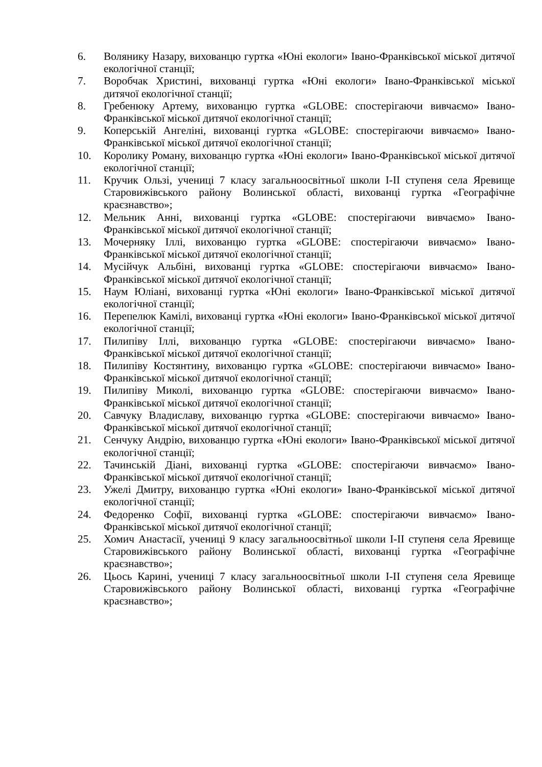6. Волянику Назару, вихованцю гуртка «Юні екологи» Івано-Франківської міської дитячої екологічної станції;
7. Воробчак Христині, вихованці гуртка «Юні екологи» Івано-Франківської міської дитячої екологічної станції;
8. Гребенюку Артему, вихованцю гуртка «GLOBE: спостерігаючи вивчаємо» Івано-Франківської міської дитячої екологічної станції;
9. Коперській Ангеліні, вихованці гуртка «GLOBE: спостерігаючи вивчаємо» Івано-Франківської міської дитячої екологічної станції;
10. Королику Роману, вихованцю гуртка «Юні екологи» Івано-Франківської міської дитячої екологічної станції;
11. Кручик Ользі, учениці 7 класу загальноосвітньої школи І-ІІ ступеня села Яревище Старовижівського району Волинської області, вихованці гуртка «Географічне краєзнавство»;
12. Мельник Анні, вихованці гуртка «GLOBE: спостерігаючи вивчаємо» Івано-Франківської міської дитячої екологічної станції;
13. Мочерняку Іллі, вихованцю гуртка «GLOBE: спостерігаючи вивчаємо» Івано-Франківської міської дитячої екологічної станції;
14. Мусійчук Альбіні, вихованці гуртка «GLOBE: спостерігаючи вивчаємо» Івано-Франківської міської дитячої екологічної станції;
15. Наум Юліані, вихованці гуртка «Юні екологи» Івано-Франківської міської дитячої екологічної станції;
16. Перепелюк Камілі, вихованці гуртка «Юні екологи» Івано-Франківської міської дитячої екологічної станції;
17. Пилипіву Іллі, вихованцю гуртка «GLOBE: спостерігаючи вивчаємо» Івано-Франківської міської дитячої екологічної станції;
18. Пилипіву Костянтину, вихованцю гуртка «GLOBE: спостерігаючи вивчаємо» Івано-Франківської міської дитячої екологічної станції;
19. Пилипіву Миколі, вихованцю гуртка «GLOBE: спостерігаючи вивчаємо» Івано-Франківської міської дитячої екологічної станції;
20. Савчуку Владиславу, вихованцю гуртка «GLOBE: спостерігаючи вивчаємо» Івано-Франківської міської дитячої екологічної станції;
21. Сенчуку Андрію, вихованцю гуртка «Юні екологи» Івано-Франківської міської дитячої екологічної станції;
22. Тачинській Діані, вихованці гуртка «GLOBE: спостерігаючи вивчаємо» Івано-Франківської міської дитячої екологічної станції;
23. Ужелі Дмитру, вихованцю гуртка «Юні екологи» Івано-Франківської міської дитячої екологічної станції;
24. Федоренко Софії, вихованці гуртка «GLOBE: спостерігаючи вивчаємо» Івано-Франківської міської дитячої екологічної станції;
25. Хомич Анастасії, учениці 9 класу загальноосвітньої школи І-ІІ ступеня села Яревище Старовижівського району Волинської області, вихованці гуртка «Географічне краєзнавство»;
26. Цьось Карині, учениці 7 класу загальноосвітньої школи І-ІІ ступеня села Яревище Старовижівського району Волинської області, вихованці гуртка «Географічне краєзнавство»;